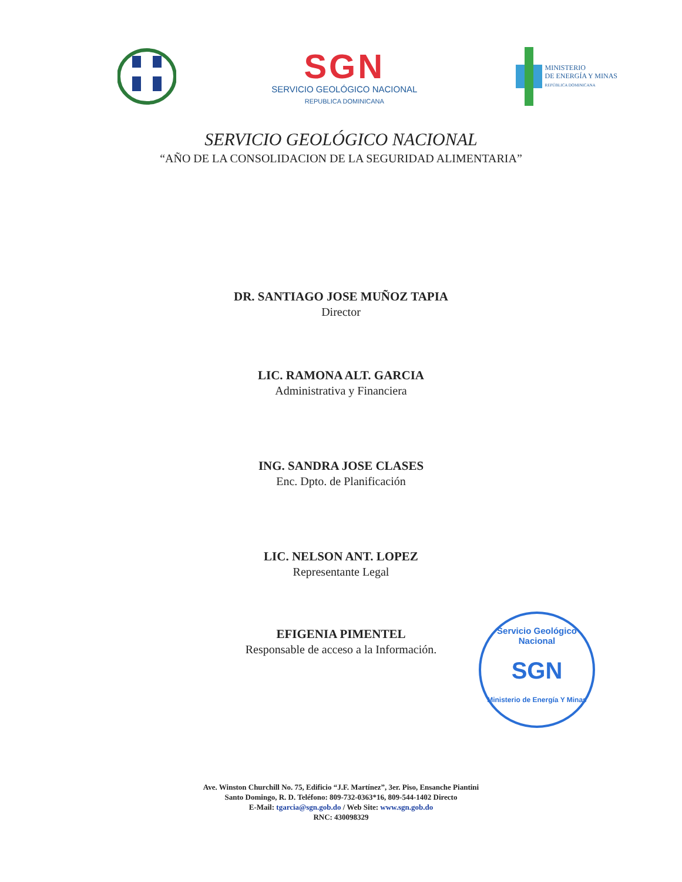SGN
SERVICIO GEOLÓGICO NACIONAL
REPUBLICA DOMINICANA
MINISTERIO
DE ENERGÍA Y MINAS
REPÚBLICA DOMINICANA
SERVICIO GEOLÓGICO NACIONAL
“AÑO DE LA CONSOLIDACION DE LA SEGURIDAD ALIMENTARIA”
DR. SANTIAGO JOSE MUÑOZ TAPIA
Director
LIC. RAMONA ALT. GARCIA
Administrativa y Financiera
ING. SANDRA JOSE CLASES
Enc. Dpto. de Planificación
LIC. NELSON ANT. LOPEZ
Representante Legal
EFIGENIA PIMENTEL
Responsable de acceso a la Información.
Servicio Geológico Nacional
SGN
Ministerio de Energía Y Minas
Ave. Winston Churchill No. 75, Edificio “J.F. Martínez”, 3er. Piso, Ensanche Piantini
Santo Domingo, R. D. Teléfono: 809-732-0363*16, 809-544-1402 Directo
E-Mail: tgarcia@sgn.gob.do / Web Site: www.sgn.gob.do
RNC: 430098329